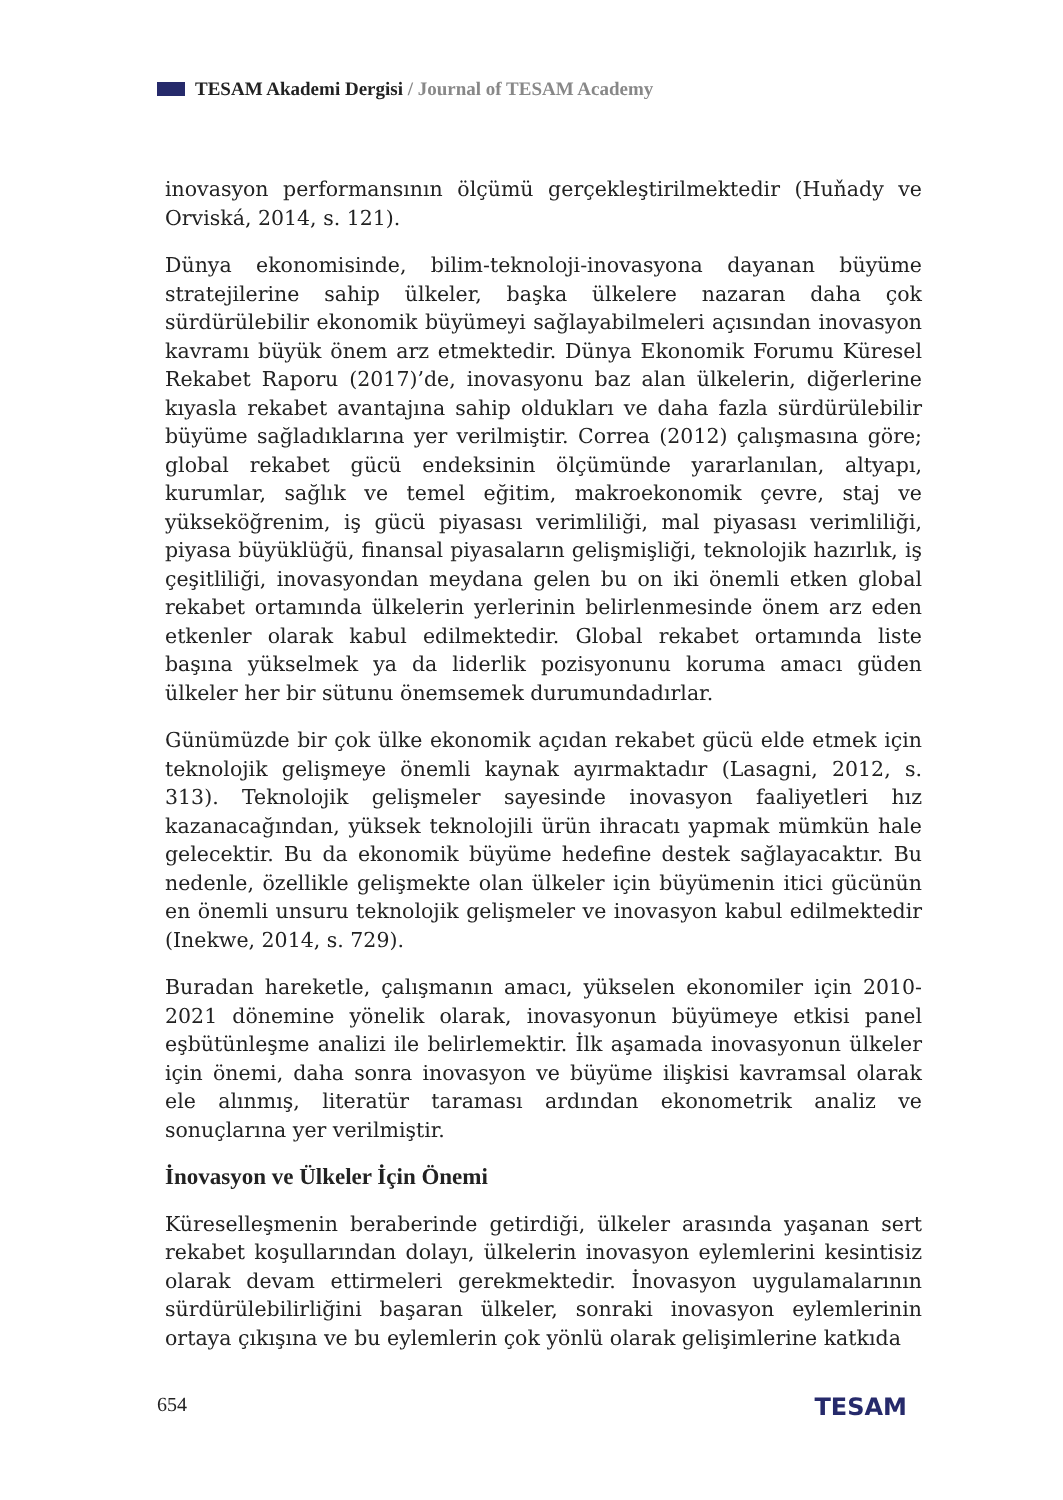TESAM Akademi Dergisi / Journal of TESAM Academy
inovasyon performansının ölçümü gerçekleştirilmektedir (Huňady ve Orviská, 2014, s. 121).
Dünya ekonomisinde, bilim-teknoloji-inovasyona dayanan büyüme stratejilerine sahip ülkeler, başka ülkelere nazaran daha çok sürdürülebilir ekonomik büyümeyi sağlayabilmeleri açısından inovasyon kavramı büyük önem arz etmektedir. Dünya Ekonomik Forumu Küresel Rekabet Raporu (2017)’de, inovasyonu baz alan ülkelerin, diğerlerine kıyasla rekabet avantajına sahip oldukları ve daha fazla sürdürülebilir büyüme sağladıklarına yer verilmiştir. Correa (2012) çalışmasına göre; global rekabet gücü endeksinin ölçümünde yararlanılan, altyapı, kurumlar, sağlık ve temel eğitim, makroekonomik çevre, staj ve yükseköğrenim, iş gücü piyasası verimliliği, mal piyasası verimliliği, piyasa büyüklüğü, finansal piyasaların gelişmişliği, teknolojik hazırlık, iş çeşitliliği, inovasyondan meydana gelen bu on iki önemli etken global rekabet ortamında ülkelerin yerlerinin belirlenmesinde önem arz eden etkenler olarak kabul edilmektedir. Global rekabet ortamında liste başına yükselmek ya da liderlik pozisyonunu koruma amacı güden ülkeler her bir sütunu önemsemek durumundadırlar.
Günümüzde bir çok ülke ekonomik açıdan rekabet gücü elde etmek için teknolojik gelişmeye önemli kaynak ayırmaktadır (Lasagni, 2012, s. 313). Teknolojik gelişmeler sayesinde inovasyon faaliyetleri hız kazanacağından, yüksek teknolojili ürün ihracatı yapmak mümkün hale gelecektir. Bu da ekonomik büyüme hedefine destek sağlayacaktır. Bu nedenle, özellikle gelişmekte olan ülkeler için büyümenin itici gücünün en önemli unsuru teknolojik gelişmeler ve inovasyon kabul edilmektedir (Inekwe, 2014, s. 729).
Buradan hareketle, çalışmanın amacı, yükselen ekonomiler için 2010-2021 dönemine yönelik olarak, inovasyonun büyümeye etkisi panel eşbütünleşme analizi ile belirlemektir. İlk aşamada inovasyonun ülkeler için önemi, daha sonra inovasyon ve büyüme ilişkisi kavramsal olarak ele alınmış, literatür taraması ardından ekonometrik analiz ve sonuçlarına yer verilmiştir.
İnovasyon ve Ülkeler İçin Önemi
Küreselleşmenin beraberinde getirdiği, ülkeler arasında yaşanan sert rekabet koşullarından dolayı, ülkelerin inovasyon eylemlerini kesintisiz olarak devam ettirmeleri gerekmektedir. İnovasyon uygulamalarının sürdürülebilirliğini başaran ülkeler, sonraki inovasyon eylemlerinin ortaya çıkışına ve bu eylemlerin çok yönlü olarak gelişimlerine katkıda
654 TESAM